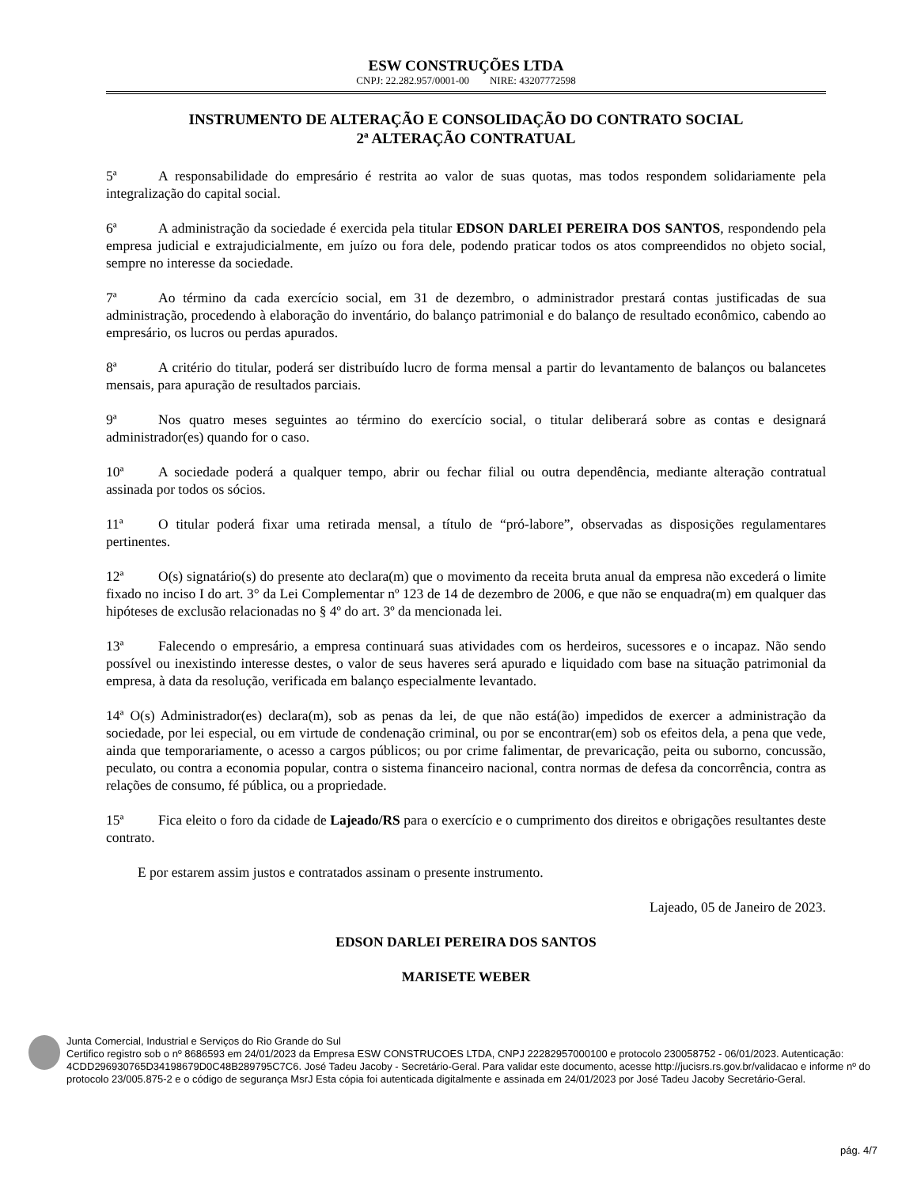ESW CONSTRUÇÕES LTDA
CNPJ: 22.282.957/0001-00 NIRE: 43207772598
INSTRUMENTO DE ALTERAÇÃO E CONSOLIDAÇÃO DO CONTRATO SOCIAL
2ª ALTERAÇÃO CONTRATUAL
5ª A responsabilidade do empresário é restrita ao valor de suas quotas, mas todos respondem solidariamente pela integralização do capital social.
6ª A administração da sociedade é exercida pela titular EDSON DARLEI PEREIRA DOS SANTOS, respondendo pela empresa judicial e extrajudicialmente, em juízo ou fora dele, podendo praticar todos os atos compreendidos no objeto social, sempre no interesse da sociedade.
7ª Ao término da cada exercício social, em 31 de dezembro, o administrador prestará contas justificadas de sua administração, procedendo à elaboração do inventário, do balanço patrimonial e do balanço de resultado econômico, cabendo ao empresário, os lucros ou perdas apurados.
8ª A critério do titular, poderá ser distribuído lucro de forma mensal a partir do levantamento de balanços ou balancetes mensais, para apuração de resultados parciais.
9ª Nos quatro meses seguintes ao término do exercício social, o titular deliberará sobre as contas e designará administrador(es) quando for o caso.
10ª A sociedade poderá a qualquer tempo, abrir ou fechar filial ou outra dependência, mediante alteração contratual assinada por todos os sócios.
11ª O titular poderá fixar uma retirada mensal, a título de “pró-labore”, observadas as disposições regulamentares pertinentes.
12ª O(s) signatário(s) do presente ato declara(m) que o movimento da receita bruta anual da empresa não excederá o limite fixado no inciso I do art. 3° da Lei Complementar nº 123 de 14 de dezembro de 2006, e que não se enquadra(m) em qualquer das hipóteses de exclusão relacionadas no § 4º do art. 3º da mencionada lei.
13ª Falecendo o empresário, a empresa continuará suas atividades com os herdeiros, sucessores e o incapaz. Não sendo possível ou inexistindo interesse destes, o valor de seus haveres será apurado e liquidado com base na situação patrimonial da empresa, à data da resolução, verificada em balanço especialmente levantado.
14ª O(s) Administrador(es) declara(m), sob as penas da lei, de que não está(ão) impedidos de exercer a administração da sociedade, por lei especial, ou em virtude de condenação criminal, ou por se encontrar(em) sob os efeitos dela, a pena que vede, ainda que temporariamente, o acesso a cargos públicos; ou por crime falimentar, de prevaricação, peita ou suborno, concussão, peculato, ou contra a economia popular, contra o sistema financeiro nacional, contra normas de defesa da concorrência, contra as relações de consumo, fé pública, ou a propriedade.
15ª Fica eleito o foro da cidade de Lajeado/RS para o exercício e o cumprimento dos direitos e obrigações resultantes deste contrato.
E por estarem assim justos e contratados assinam o presente instrumento.
Lajeado, 05 de Janeiro de 2023.
EDSON DARLEI PEREIRA DOS SANTOS
MARISETE WEBER
Junta Comercial, Industrial e Serviços do Rio Grande do Sul
Certifico registro sob o nº 8686593 em 24/01/2023 da Empresa ESW CONSTRUCOES LTDA, CNPJ 22282957000100 e protocolo 230058752 - 06/01/2023. Autenticação: 4CDD296930765D34198679D0C48B289795C7C6. José Tadeu Jacoby - Secretário-Geral. Para validar este documento, acesse http://jucisrs.rs.gov.br/validacao e informe nº do protocolo 23/005.875-2 e o código de segurança MsrJ Esta cópia foi autenticada digitalmente e assinada em 24/01/2023 por José Tadeu Jacoby Secretário-Geral.
pág. 4/7